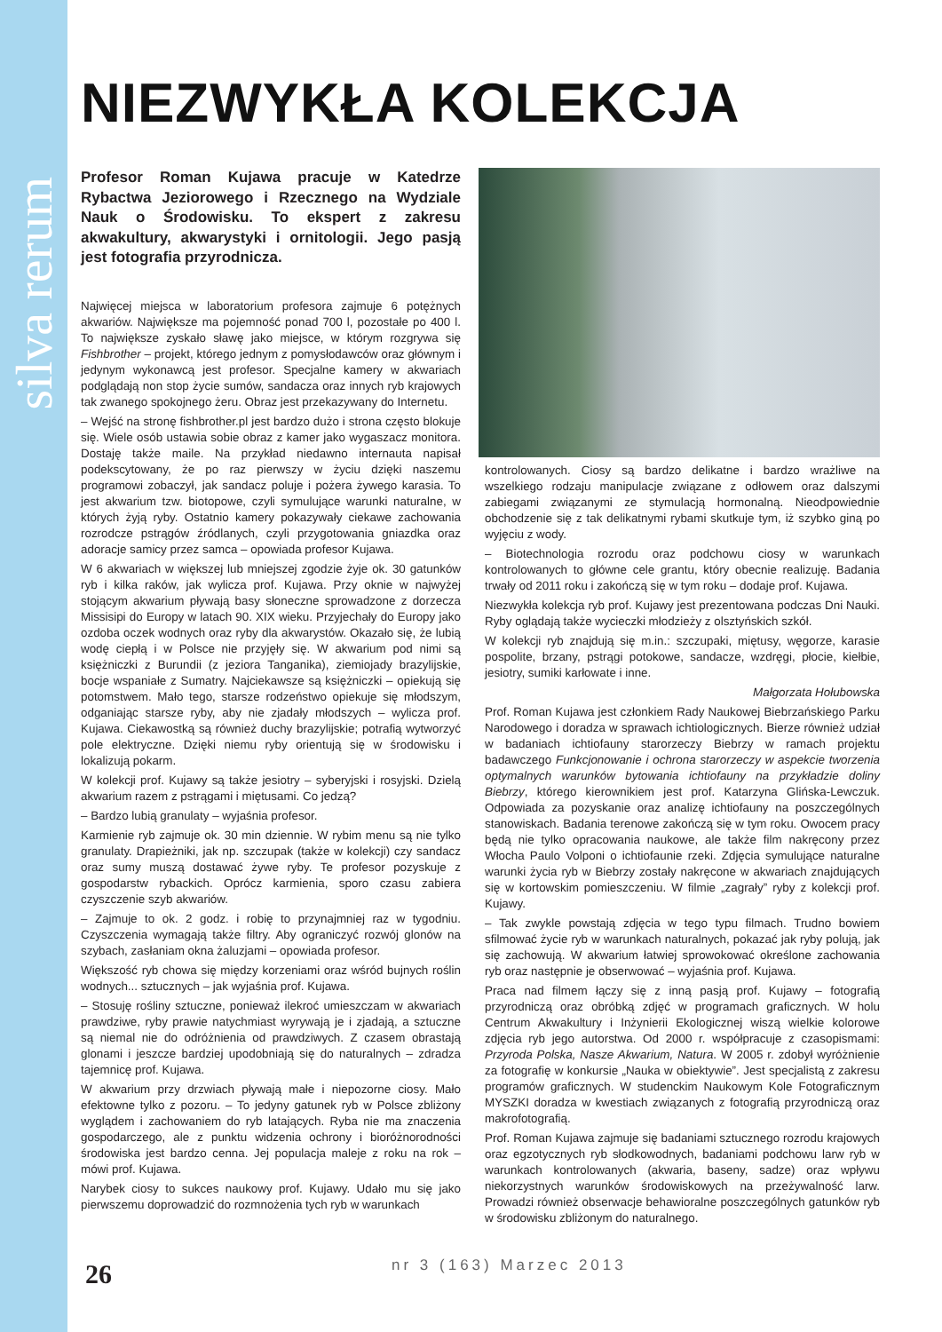silva rerum
NIEZWYKŁA KOLEKCJA
Profesor Roman Kujawa pracuje w Katedrze Rybactwa Jeziorowego i Rzecznego na Wydziale Nauk o Środowisku. To ekspert z zakresu akwakultury, akwarystyki i ornitologii. Jego pasją jest fotografia przyrodnicza.
Najwięcej miejsca w laboratorium profesora zajmuje 6 potężnych akwariów. Największe ma pojemność ponad 700 l, pozostałe po 400 l. To największe zyskało sławę jako miejsce, w którym rozgrywa się Fishbrother – projekt, którego jednym z pomysłodawców oraz głównym i jedynym wykonawcą jest profesor. Specjalne kamery w akwariach podglądają non stop życie sumów, sandacza oraz innych ryb krajowych tak zwanego spokojnego żeru. Obraz jest przekazywany do Internetu.
– Wejść na stronę fishbrother.pl jest bardzo dużo i strona często blokuje się. Wiele osób ustawia sobie obraz z kamer jako wygaszacz monitora. Dostaję także maile. Na przykład niedawno internauta napisał podekscytowany, że po raz pierwszy w życiu dzięki naszemu programowi zobaczył, jak sandacz poluje i pożera żywego karasia. To jest akwarium tzw. biotopowe, czyli symulujące warunki naturalne, w których żyją ryby. Ostatnio kamery pokazywały ciekawe zachowania rozrodcze pstrągów źródlanych, czyli przygotowania gniazdka oraz adoracje samicy przez samca – opowiada profesor Kujawa.
W 6 akwariach w większej lub mniejszej zgodzie żyje ok. 30 gatunków ryb i kilka raków, jak wylicza prof. Kujawa. Przy oknie w najwyżej stojącym akwarium pływają basy słoneczne sprowadzone z dorzecza Missisipi do Europy w latach 90. XIX wieku. Przyjechały do Europy jako ozdoba oczek wodnych oraz ryby dla akwarystów. Okazało się, że lubią wodę ciepłą i w Polsce nie przyjęły się. W akwarium pod nimi są księżniczki z Burundii (z jeziora Tanganika), ziemiojady brazylijskie, bocje wspaniałe z Sumatry. Najciekawsze są księżniczki – opiekują się potomstwem. Mało tego, starsze rodzeństwo opiekuje się młodszym, odganiając starsze ryby, aby nie zjadały młodszych – wylicza prof. Kujawa. Ciekawostką są również duchy brazylijskie; potrafią wytworzyć pole elektryczne. Dzięki niemu ryby orientują się w środowisku i lokalizują pokarm.
W kolekcji prof. Kujawy są także jesiotry – syberyjski i rosyjski. Dzielą akwarium razem z pstrągami i miętusami. Co jedzą?
– Bardzo lubią granulaty – wyjaśnia profesor.
Karmienie ryb zajmuje ok. 30 min dziennie. W rybim menu są nie tylko granulaty. Drapieżniki, jak np. szczupak (także w kolekcji) czy sandacz oraz sumy muszą dostawać żywe ryby. Te profesor pozyskuje z gospodarstw rybackich. Oprócz karmienia, sporo czasu zabiera czyszczenie szyb akwariów.
– Zajmuje to ok. 2 godz. i robię to przynajmniej raz w tygodniu. Czyszczenia wymagają także filtry. Aby ograniczyć rozwój glonów na szybach, zasłaniam okna żaluzjami – opowiada profesor.
Większość ryb chowa się między korzeniami oraz wśród bujnych roślin wodnych... sztucznych – jak wyjaśnia prof. Kujawa.
– Stosuję rośliny sztuczne, ponieważ ilekroć umieszczam w akwariach prawdziwe, ryby prawie natychmiast wyrywają je i zjadają, a sztuczne są niemal nie do odróżnienia od prawdziwych. Z czasem obrastają glonami i jeszcze bardziej upodobniają się do naturalnych – zdradza tajemnicę prof. Kujawa.
W akwarium przy drzwiach pływają małe i niepozorne ciosy. Mało efektowne tylko z pozoru. – To jedyny gatunek ryb w Polsce zbliżony wyglądem i zachowaniem do ryb latających. Ryba nie ma znaczenia gospodarczego, ale z punktu widzenia ochrony i bioróżnorodności środowiska jest bardzo cenna. Jej populacja maleje z roku na rok – mówi prof. Kujawa.
Narybek ciosy to sukces naukowy prof. Kujawy. Udało mu się jako pierwszemu doprowadzić do rozmnożenia tych ryb w warunkach
kontrolowanych. Ciosy są bardzo delikatne i bardzo wrażliwe na wszelkiego rodzaju manipulacje związane z odłowem oraz dalszymi zabiegami związanymi ze stymulacją hormonalną. Nieodpowiednie obchodzenie się z tak delikatnymi rybami skutkuje tym, iż szybko giną po wyjęciu z wody.
– Biotechnologia rozrodu oraz podchowu ciosy w warunkach kontrolowanych to główne cele grantu, który obecnie realizuję. Badania trwały od 2011 roku i zakończą się w tym roku – dodaje prof. Kujawa.
Niezwykła kolekcja ryb prof. Kujawy jest prezentowana podczas Dni Nauki. Ryby oglądają także wycieczki młodzieży z olsztyńskich szkół.
W kolekcji ryb znajdują się m.in.: szczupaki, miętusy, węgorze, karasie pospolite, brzany, pstrągi potokowe, sandacze, wzdręgi, płocie, kiełbie, jesiotry, sumiki karłowate i inne.
Małgorzata Hołubowska
Prof. Roman Kujawa jest członkiem Rady Naukowej Biebrzańskiego Parku Narodowego i doradza w sprawach ichtiologicznych. Bierze również udział w badaniach ichtiofauny starorzeczy Biebrzy w ramach projektu badawczego Funkcjonowanie i ochrona starorzeczy w aspekcie tworzenia optymalnych warunków bytowania ichtiofauny na przykładzie doliny Biebrzy, którego kierownikiem jest prof. Katarzyna Glińska-Lewczuk. Odpowiada za pozyskanie oraz analizę ichtiofauny na poszczególnych stanowiskach. Badania terenowe zakończą się w tym roku. Owocem pracy będą nie tylko opracowania naukowe, ale także film nakręcony przez Włocha Paulo Volponi o ichtiofaunie rzeki. Zdjęcia symulujące naturalne warunki życia ryb w Biebrzy zostały nakręcone w akwariach znajdujących się w kortowskim pomieszczeniu. W filmie „zagrały” ryby z kolekcji prof. Kujawy.
– Tak zwykle powstają zdjęcia w tego typu filmach. Trudno bowiem sfilmować życie ryb w warunkach naturalnych, pokazać jak ryby polują, jak się zachowują. W akwarium łatwiej sprowokować określone zachowania ryb oraz następnie je obserwować – wyjaśnia prof. Kujawa.
Praca nad filmem łączy się z inną pasją prof. Kujawy – fotografią przyrodniczą oraz obróbką zdjęć w programach graficznych. W holu Centrum Akwakultury i Inżynierii Ekologicznej wiszą wielkie kolorowe zdjęcia ryb jego autorstwa. Od 2000 r. współpracuje z czasopismami: Przyroda Polska, Nasze Akwarium, Natura. W 2005 r. zdobył wyróżnienie za fotografię w konkursie „Nauka w obiektywie”. Jest specjalistą z zakresu programów graficznych. W studenckim Naukowym Kole Fotograficznym MYSZKI doradza w kwestiach związanych z fotografią przyrodniczą oraz makrofotografią.
Prof. Roman Kujawa zajmuje się badaniami sztucznego rozrodu krajowych oraz egzotycznych ryb słodkowodnych, badaniami podchowu larw ryb w warunkach kontrolowanych (akwaria, baseny, sadze) oraz wpływu niekorzystnych warunków środowiskowych na przeżywalność larw. Prowadzi również obserwacje behawioralne poszczególnych gatunków ryb w środowisku zbliżonym do naturalnego.
26 nr 3 (163) Marzec 2013